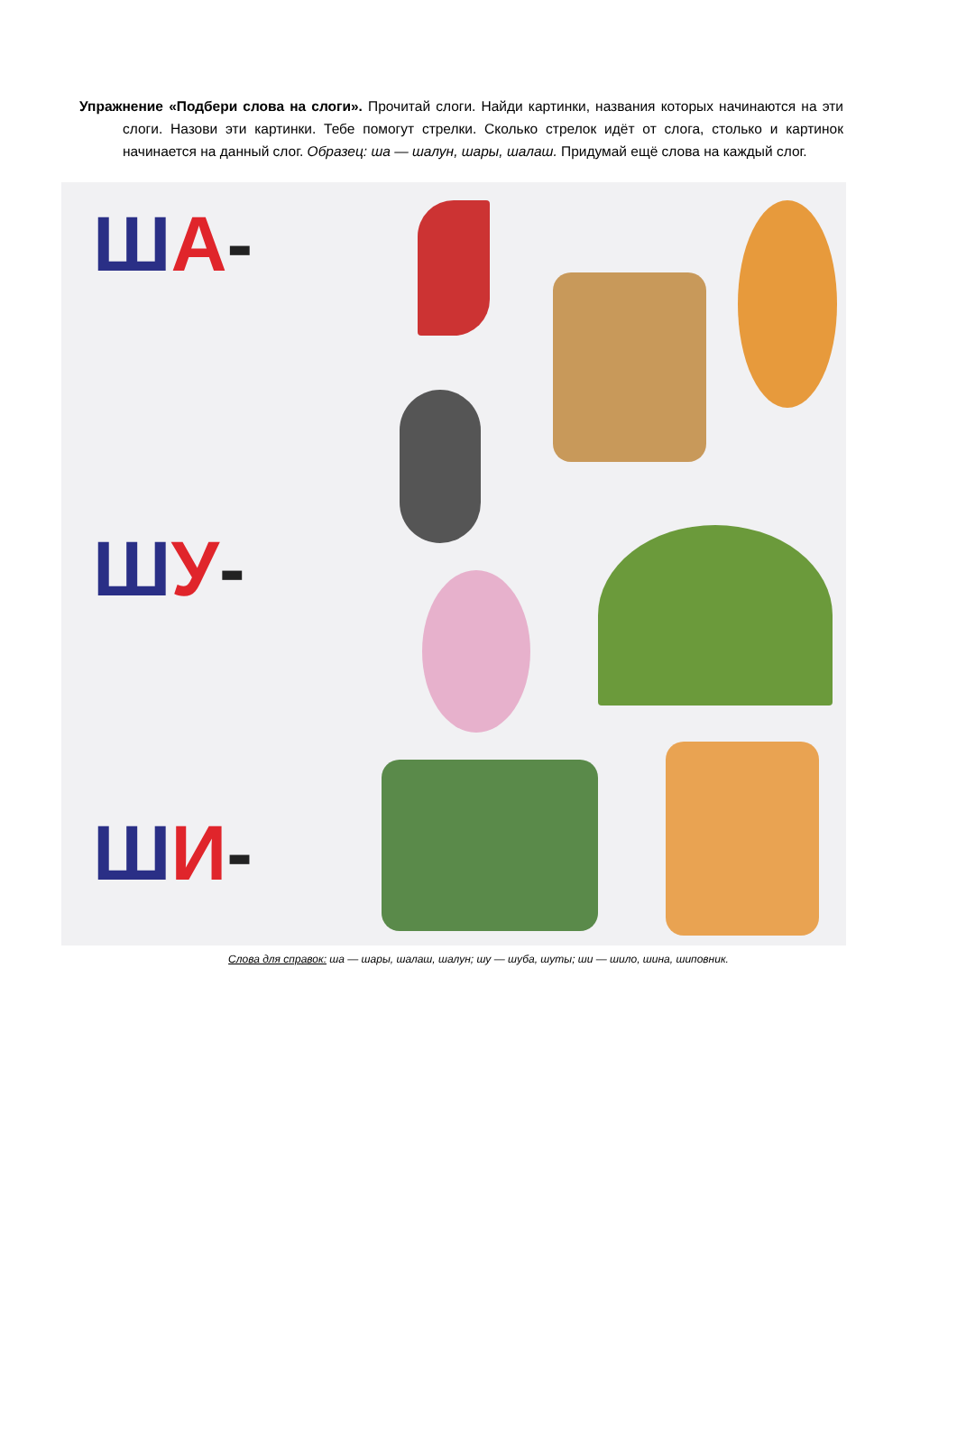Упражнение «Подбери слова на слоги». Прочитай слоги. Найди картинки, названия которых начинаются на эти слоги. Назови эти картинки. Тебе помогут стрелки. Сколько стрелок идёт от слога, столько и картинок начинается на данный слог. Образец: ша — шалун, шары, шалаш. Придумай ещё слова на каждый слог.
ША-
ШУ-
ШИ-
Слова для справок: ша — шары, шалаш, шалун; шу — шуба, шуты; ши — шило, шина, шиповник.